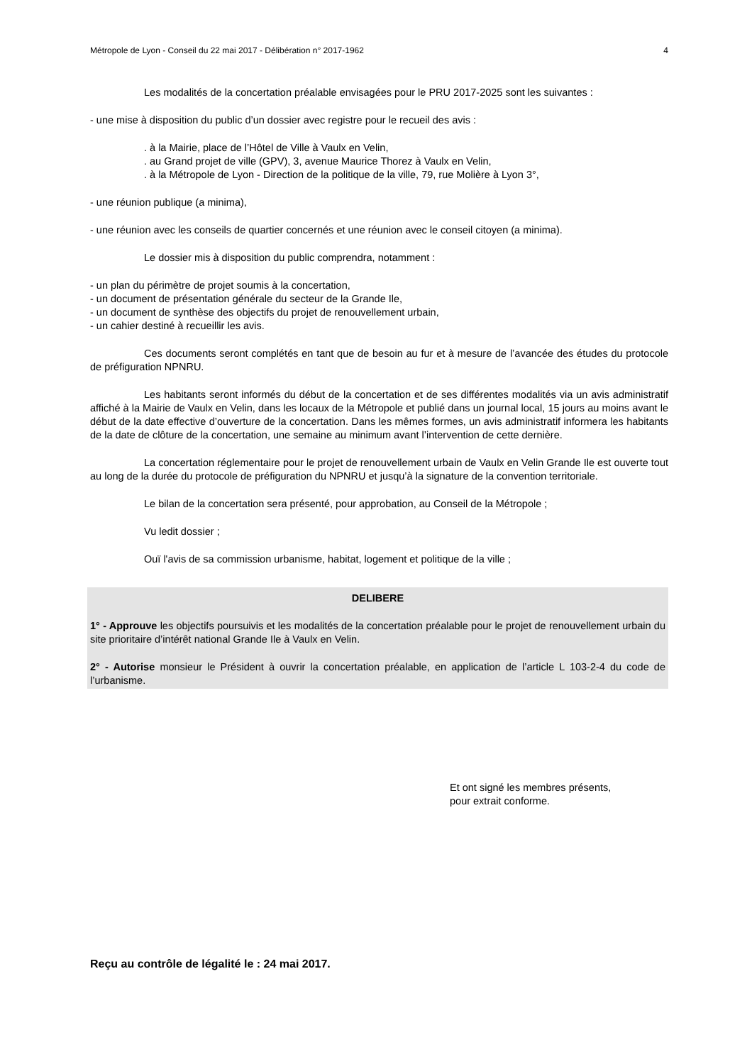Métropole de Lyon - Conseil du 22 mai 2017 - Délibération n° 2017-1962 4
Les modalités de la concertation préalable envisagées pour le PRU 2017-2025 sont les suivantes :
- une mise à disposition du public d’un dossier avec registre pour le recueil des avis :
. à la Mairie, place de l’Hôtel de Ville à Vaulx en Velin,
. au Grand projet de ville (GPV), 3, avenue Maurice Thorez à Vaulx en Velin,
. à la Métropole de Lyon - Direction de la politique de la ville, 79, rue Molière à Lyon 3°,
- une réunion publique (a minima),
- une réunion avec les conseils de quartier concernés et une réunion avec le conseil citoyen (a minima).
Le dossier mis à disposition du public comprendra, notamment :
- un plan du périmètre de projet soumis à la concertation,
- un document de présentation générale du secteur de la Grande Ile,
- un document de synthèse des objectifs du projet de renouvellement urbain,
- un cahier destiné à recueillir les avis.
Ces documents seront complétés en tant que de besoin au fur et à mesure de l’avancée des études du protocole de préfiguration NPNRU.
Les habitants seront informés du début de la concertation et de ses différentes modalités via un avis administratif affiché à la Mairie de Vaulx en Velin, dans les locaux de la Métropole et publié dans un journal local, 15 jours au moins avant le début de la date effective d’ouverture de la concertation. Dans les mêmes formes, un avis administratif informera les habitants de la date de clôture de la concertation, une semaine au minimum avant l’intervention de cette dernière.
La concertation réglementaire pour le projet de renouvellement urbain de Vaulx en Velin Grande Ile est ouverte tout au long de la durée du protocole de préfiguration du NPNRU et jusqu’à la signature de la convention territoriale.
Le bilan de la concertation sera présenté, pour approbation, au Conseil de la Métropole ;
Vu ledit dossier ;
Ouï l'avis de sa commission urbanisme, habitat, logement et politique de la ville ;
DELIBERE
1° - Approuve les objectifs poursuivis et les modalités de la concertation préalable pour le projet de renouvellement urbain du site prioritaire d’intérêt national Grande Ile à Vaulx en Velin.
2° - Autorise monsieur le Président à ouvrir la concertation préalable, en application de l’article L 103-2-4 du code de l’urbanisme.
Et ont signé les membres présents,
pour extrait conforme.
Reçu au contrôle de légalité le : 24 mai 2017.